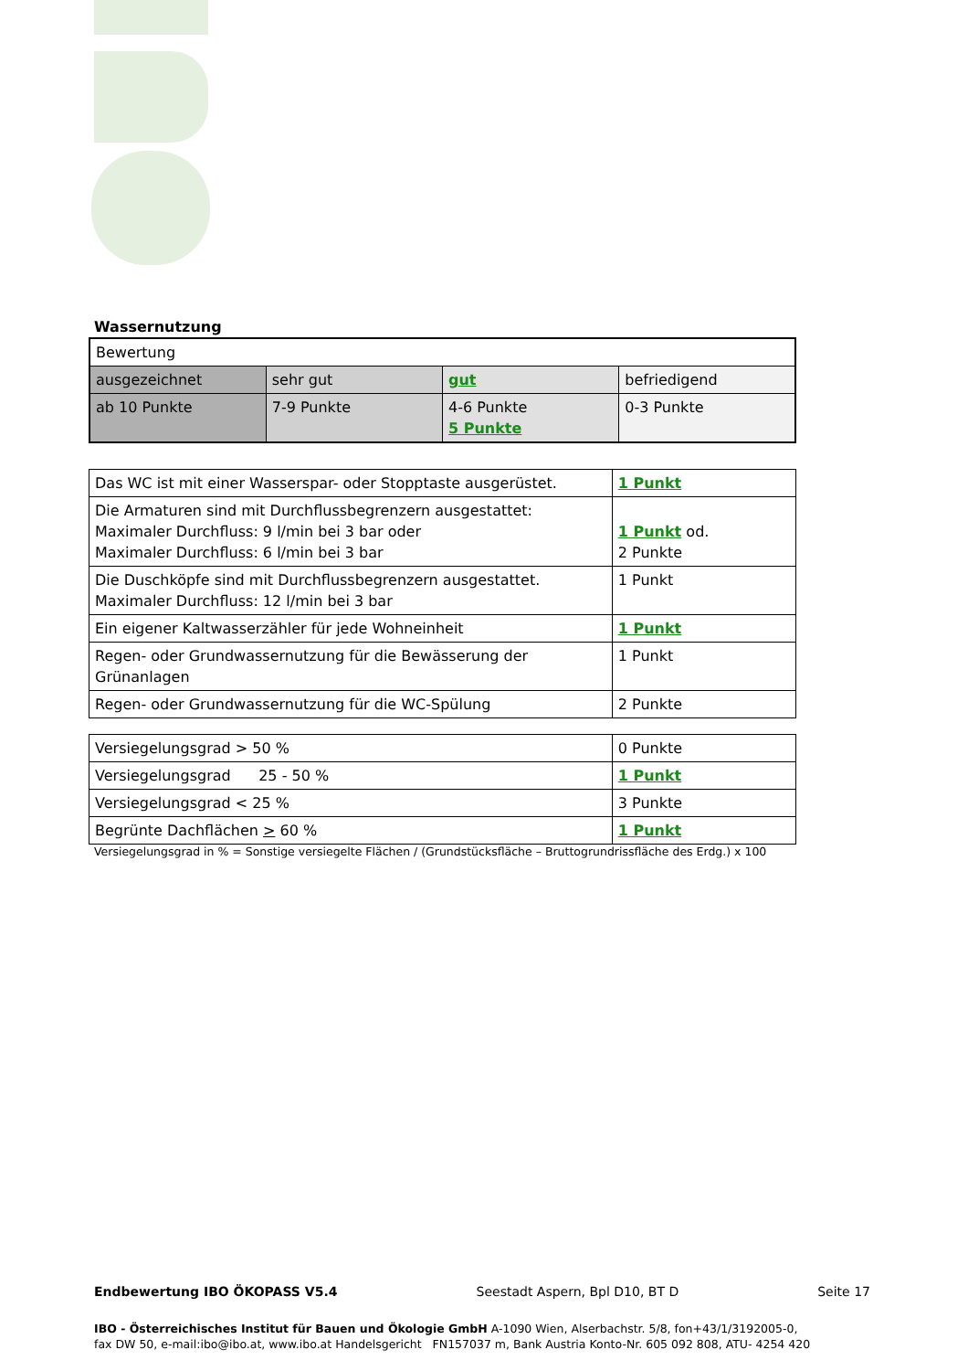Wassernutzung
| Bewertung | | | |
| ausgezeichnet | sehr gut | gut | befriedigend |
| ab 10 Punkte | 7-9 Punkte | 4-6 Punkte 5 Punkte | 0-3 Punkte |
| Das WC ist mit einer Wasserspar- oder Stopptaste ausgerüstet. | 1 Punkt |
| Die Armaturen sind mit Durchflussbegrenzern ausgestattet: Maximaler Durchfluss: 9 l/min bei 3 bar oder Maximaler Durchfluss: 6 l/min bei 3 bar | 1 Punkt od. 2 Punkte |
| Die Duschköpfe sind mit Durchflussbegrenzern ausgestattet. Maximaler Durchfluss: 12 l/min bei 3 bar | 1 Punkt |
| Ein eigener Kaltwasserzähler für jede Wohneinheit | 1 Punkt |
| Regen- oder Grundwassernutzung für die Bewässerung der Grünanlagen | 1 Punkt |
| Regen- oder Grundwassernutzung für die WC-Spülung | 2 Punkte |
| Versiegelungsgrad > 50 % | 0 Punkte |
| Versiegelungsgrad 25 - 50 % | 1 Punkt |
| Versiegelungsgrad < 25 % | 3 Punkte |
| Begrünte Dachflächen > 60 % | 1 Punkt |
Versiegelungsgrad in % = Sonstige versiegelte Flächen / (Grundstücksfläche – Bruttogrundrissfläche des Erdg.) x 100
Endbewertung IBO ÖKOPASS V5.4 Seestadt Aspern, Bpl D10, BT D Seite 17
IBO - Österreichisches Institut für Bauen und Ökologie GmbH A-1090 Wien, Alserbachstr. 5/8, fon+43/1/3192005-0,
fax DW 50, e-mail:ibo@ibo.at, www.ibo.at Handelsgericht FN157037 m, Bank Austria Konto-Nr. 605 092 808, ATU- 4254 420